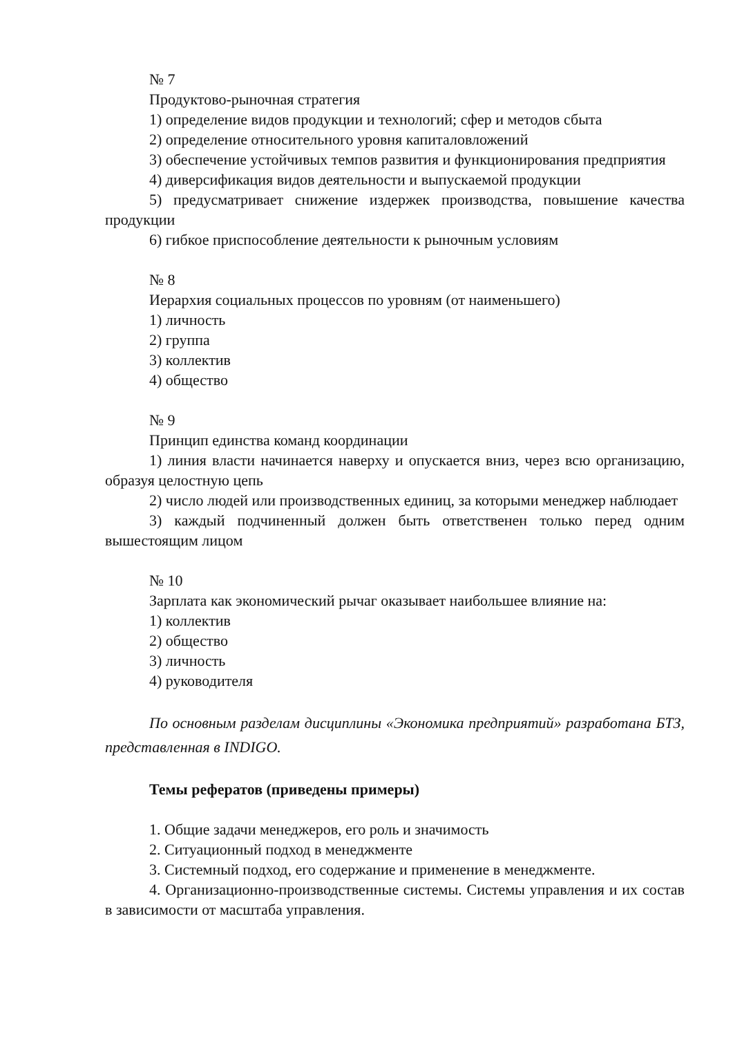№ 7
Продуктово-рыночная стратегия
1) определение видов продукции и технологий; сфер и методов сбыта
2) определение относительного уровня капиталовложений
3) обеспечение устойчивых темпов развития и функционирования предприятия
4) диверсификация видов деятельности и выпускаемой продукции
5) предусматривает снижение издержек производства, повышение качества продукции
6) гибкое приспособление деятельности к рыночным условиям
№ 8
Иерархия социальных процессов по уровням (от наименьшего)
1) личность
2) группа
3) коллектив
4) общество
№ 9
Принцип единства команд координации
1) линия власти начинается наверху и опускается вниз, через всю организацию, образуя целостную цепь
2) число людей или производственных единиц, за которыми менеджер наблюдает
3) каждый подчиненный должен быть ответственен только перед одним вышестоящим лицом
№ 10
Зарплата как экономический рычаг оказывает наибольшее влияние на:
1) коллектив
2) общество
3) личность
4) руководителя
По основным разделам дисциплины «Экономика предприятий» разработана БТЗ, представленная в INDIGO.
Темы рефератов (приведены примеры)
1. Общие задачи менеджеров, его роль и значимость
2. Ситуационный подход в менеджменте
3. Системный подход, его содержание и применение в менеджменте.
4. Организационно-производственные системы. Системы управления и их состав в зависимости от масштаба управления.